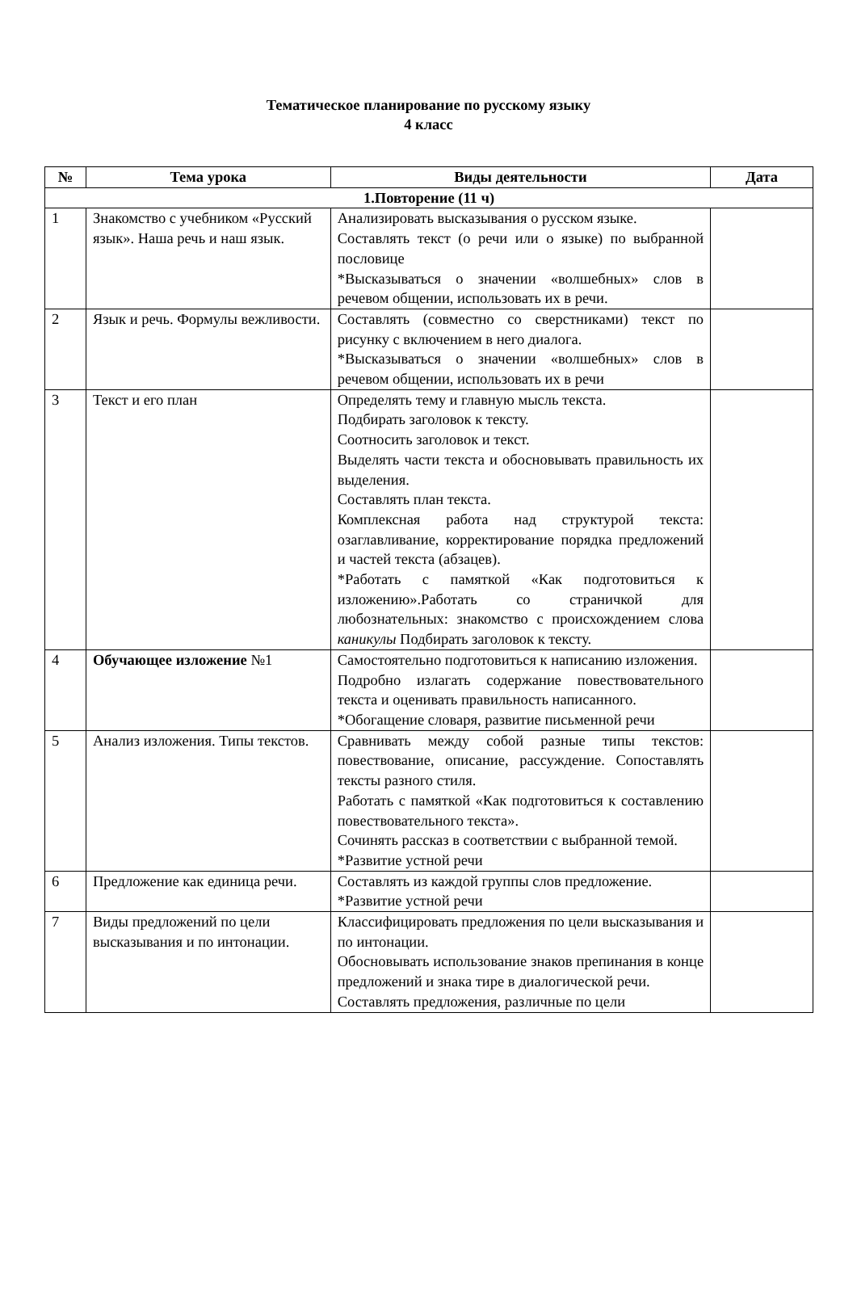Тематическое планирование по русскому языку
4 класс
| № | Тема урока | Виды деятельности | Дата |
| --- | --- | --- | --- |
| 1.Повторение (11 ч) | | | |
| 1 | Знакомство с учебником «Русский язык». Наша речь и наш язык. | Анализировать высказывания о русском языке. Составлять текст (о речи или о языке) по выбранной пословице *Высказываться о значении «волшебных» слов в речевом общении, использовать их в речи. | |
| 2 | Язык и речь. Формулы вежливости. | Составлять (совместно со сверстниками) текст по рисунку с включением в него диалога. *Высказываться о значении «волшебных» слов в речевом общении, использовать их в речи | |
| 3 | Текст и его план | Определять тему и главную мысль текста. Подбирать заголовок к тексту. Соотносить заголовок и текст. Выделять части текста и обосновывать правильность их выделения. Составлять план текста. Комплексная работа над структурой текста: озаглавливание, корректирование порядка предложений и частей текста (абзацев). *Работать с памяткой «Как подготовиться к изложению».Работать со страничкой для любознательных: знакомство с происхождением слова каникулы Подбирать заголовок к тексту. | |
| 4 | Обучающее изложение №1 | Самостоятельно подготовиться к написанию изложения. Подробно излагать содержание повествовательного текста и оценивать правильность написанного. *Обогащение словаря, развитие письменной речи | |
| 5 | Анализ изложения. Типы текстов. | Сравнивать между собой разные типы текстов: повествование, описание, рассуждение. Сопоставлять тексты разного стиля. Работать с памяткой «Как подготовиться к составлению повествовательного текста». Сочинять рассказ в соответствии с выбранной темой. *Развитие устной речи | |
| 6 | Предложение как единица речи. | Составлять из каждой группы слов предложение. *Развитие устной речи | |
| 7 | Виды предложений по цели высказывания и по интонации. | Классифицировать предложения по цели высказывания и по интонации. Обосновывать использование знаков препинания в конце предложений и знака тире в диалогической речи. Составлять предложения, различные по цели | |